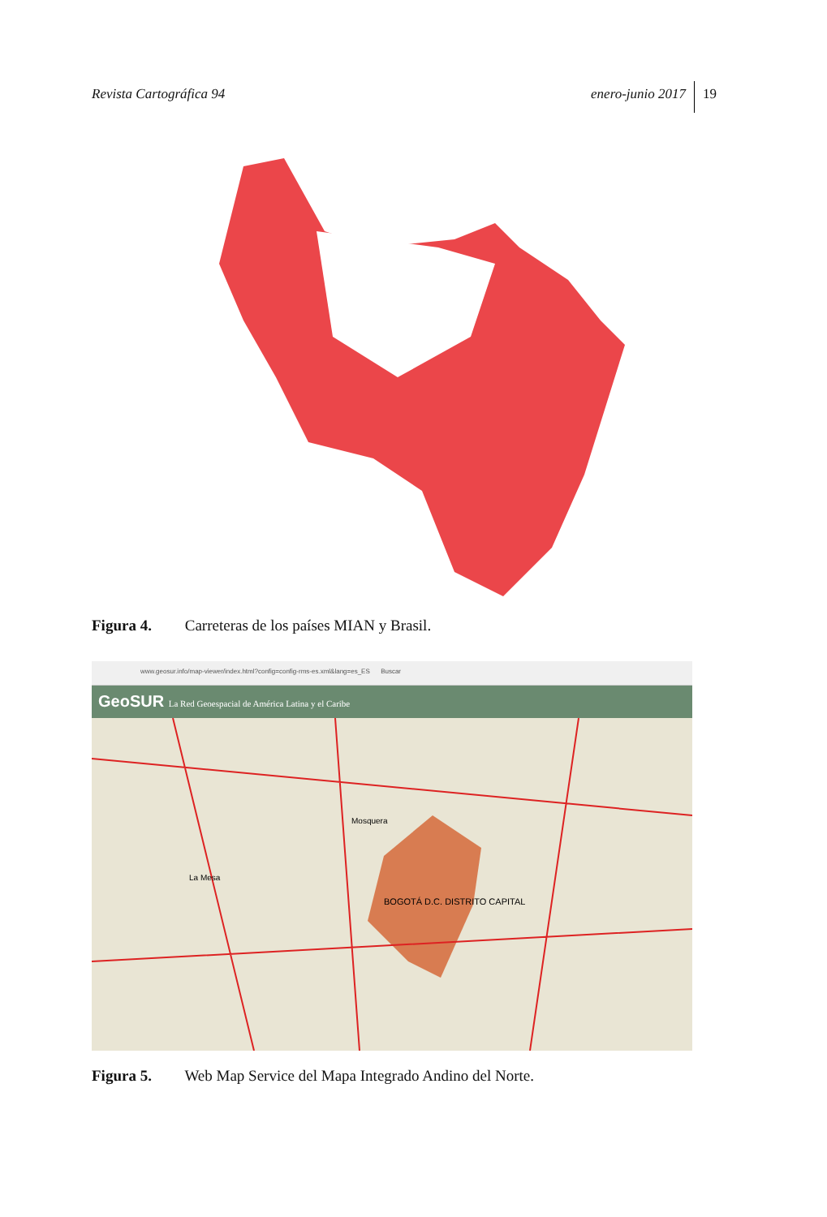Revista Cartográfica 94 enero-junio 2017 19
Figura 4. Carreteras de los países MIAN y Brasil.
www.geosur.info/map-viewer/index.html?config=config-rms-es.xml&lang=es_ES Buscar
GeoSUR La Red Geoespacial de América Latina y el Caribe
BOGOTÁ D.C. DISTRITO CAPITAL
Mosquera
La Mesa
Figura 5. Web Map Service del Mapa Integrado Andino del Norte.